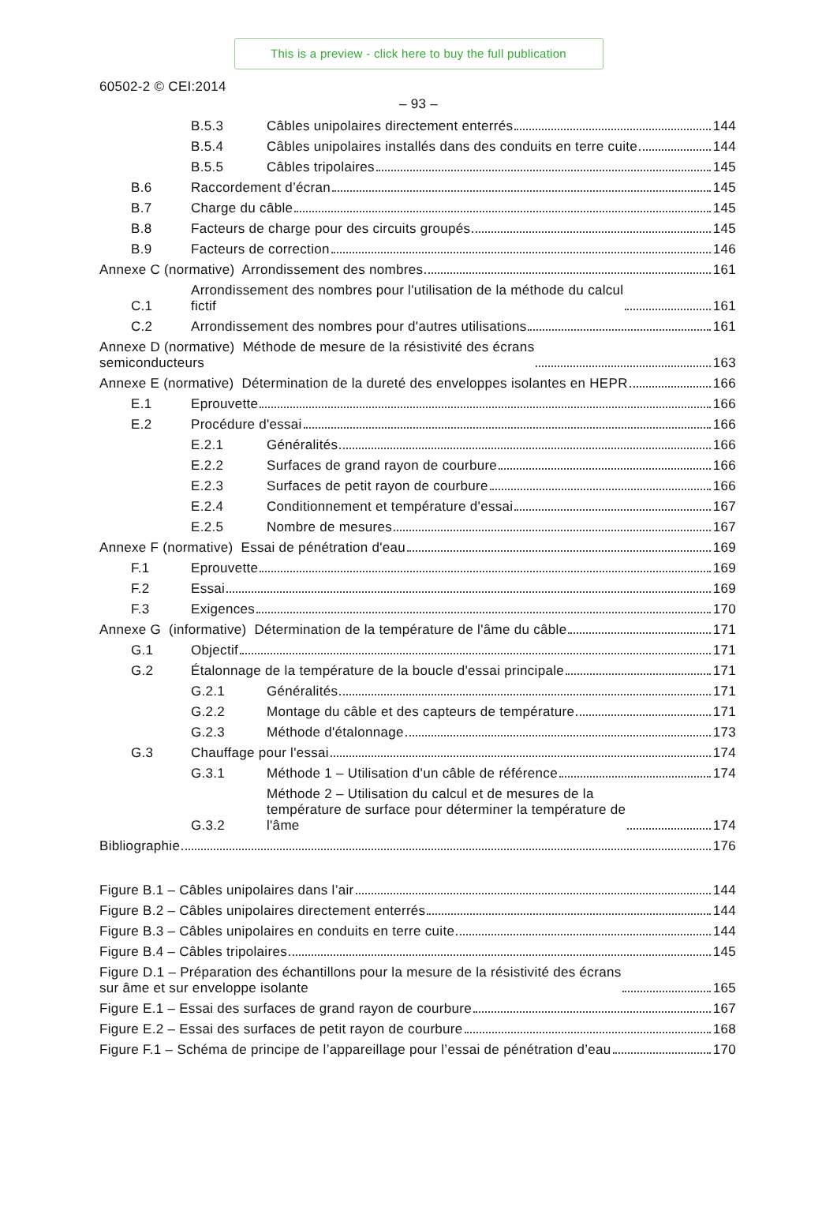This is a preview - click here to buy the full publication
60502-2 © CEI:2014
– 93 –
B.5.3 Câbles unipolaires directement enterrés 144
B.5.4 Câbles unipolaires installés dans des conduits en terre cuite 144
B.5.5 Câbles tripolaires 145
B.6 Raccordement d’écran 145
B.7 Charge du câble 145
B.8 Facteurs de charge pour des circuits groupés 145
B.9 Facteurs de correction 146
Annexe C (normative) Arrondissement des nombres 161
C.1 Arrondissement des nombres pour l'utilisation de la méthode du calcul
fictif 161
C.2 Arrondissement des nombres pour d'autres utilisations 161
Annexe D (normative) Méthode de mesure de la résistivité des écrans
semiconducteurs 163
Annexe E (normative) Détermination de la dureté des enveloppes isolantes en HEPR 166
E.1 Eprouvette 166
E.2 Procédure d'essai 166
E.2.1 Généralités 166
E.2.2 Surfaces de grand rayon de courbure 166
E.2.3 Surfaces de petit rayon de courbure 166
E.2.4 Conditionnement et température d'essai 167
E.2.5 Nombre de mesures 167
Annexe F (normative) Essai de pénétration d'eau 169
F.1 Eprouvette 169
F.2 Essai 169
F.3 Exigences 170
Annexe G (informative) Détermination de la température de l'âme du câble 171
G.1 Objectif 171
G.2 Étalonnage de la température de la boucle d'essai principale 171
G.2.1 Généralités 171
G.2.2 Montage du câble et des capteurs de température 171
G.2.3 Méthode d'étalonnage 173
G.3 Chauffage pour l'essai 174
G.3.1 Méthode 1 – Utilisation d'un câble de référence 174
G.3.2 Méthode 2 – Utilisation du calcul et de mesures de la
température de surface pour déterminer la température de
l'âme 174
Bibliographie 176
Figure B.1 – Câbles unipolaires dans l’air 144
Figure B.2 – Câbles unipolaires directement enterrés 144
Figure B.3 – Câbles unipolaires en conduits en terre cuite 144
Figure B.4 – Câbles tripolaires 145
Figure D.1 – Préparation des échantillons pour la mesure de la résistivité des écrans
sur âme et sur enveloppe isolante 165
Figure E.1 – Essai des surfaces de grand rayon de courbure 167
Figure E.2 – Essai des surfaces de petit rayon de courbure 168
Figure F.1 – Schéma de principe de l’appareillage pour l’essai de pénétration d’eau 170